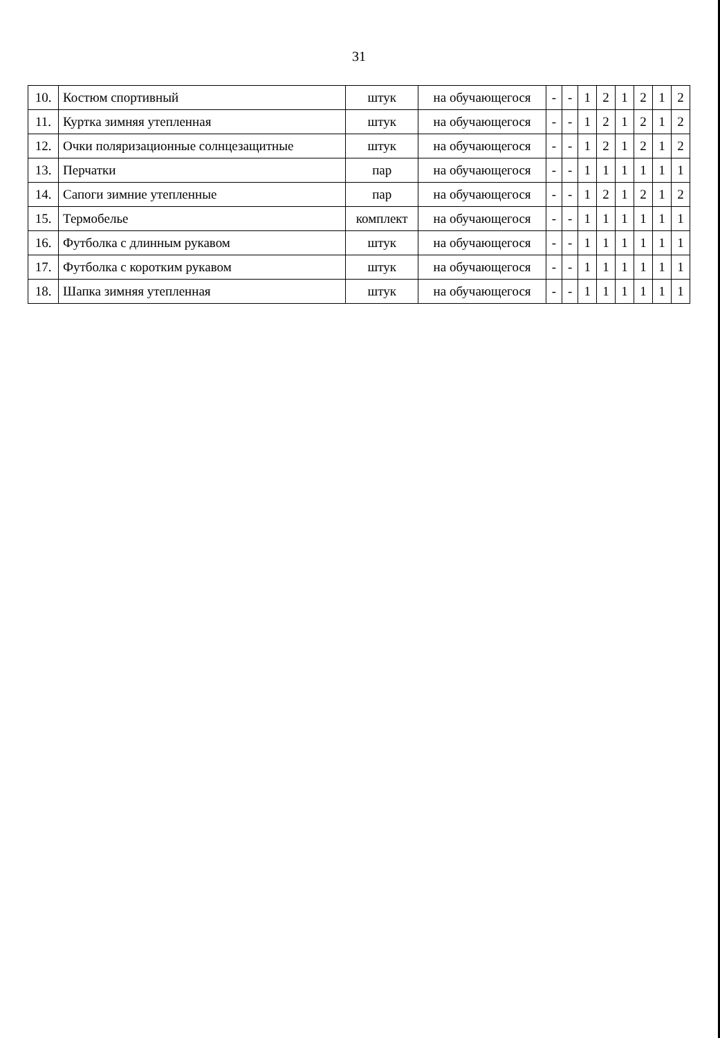31
| 10. | Костюм спортивный | штук | на обучающегося | - | - | 1 | 2 | 1 | 2 | 1 | 2 |
| 11. | Куртка зимняя утепленная | штук | на обучающегося | - | - | 1 | 2 | 1 | 2 | 1 | 2 |
| 12. | Очки поляризационные солнцезащитные | штук | на обучающегося | - | - | 1 | 2 | 1 | 2 | 1 | 2 |
| 13. | Перчатки | пар | на обучающегося | - | - | 1 | 1 | 1 | 1 | 1 | 1 |
| 14. | Сапоги зимние утепленные | пар | на обучающегося | - | - | 1 | 2 | 1 | 2 | 1 | 2 |
| 15. | Термобелье | комплект | на обучающегося | - | - | 1 | 1 | 1 | 1 | 1 | 1 |
| 16. | Футболка с длинным рукавом | штук | на обучающегося | - | - | 1 | 1 | 1 | 1 | 1 | 1 |
| 17. | Футболка с коротким рукавом | штук | на обучающегося | - | - | 1 | 1 | 1 | 1 | 1 | 1 |
| 18. | Шапка зимняя утепленная | штук | на обучающегося | - | - | 1 | 1 | 1 | 1 | 1 | 1 |